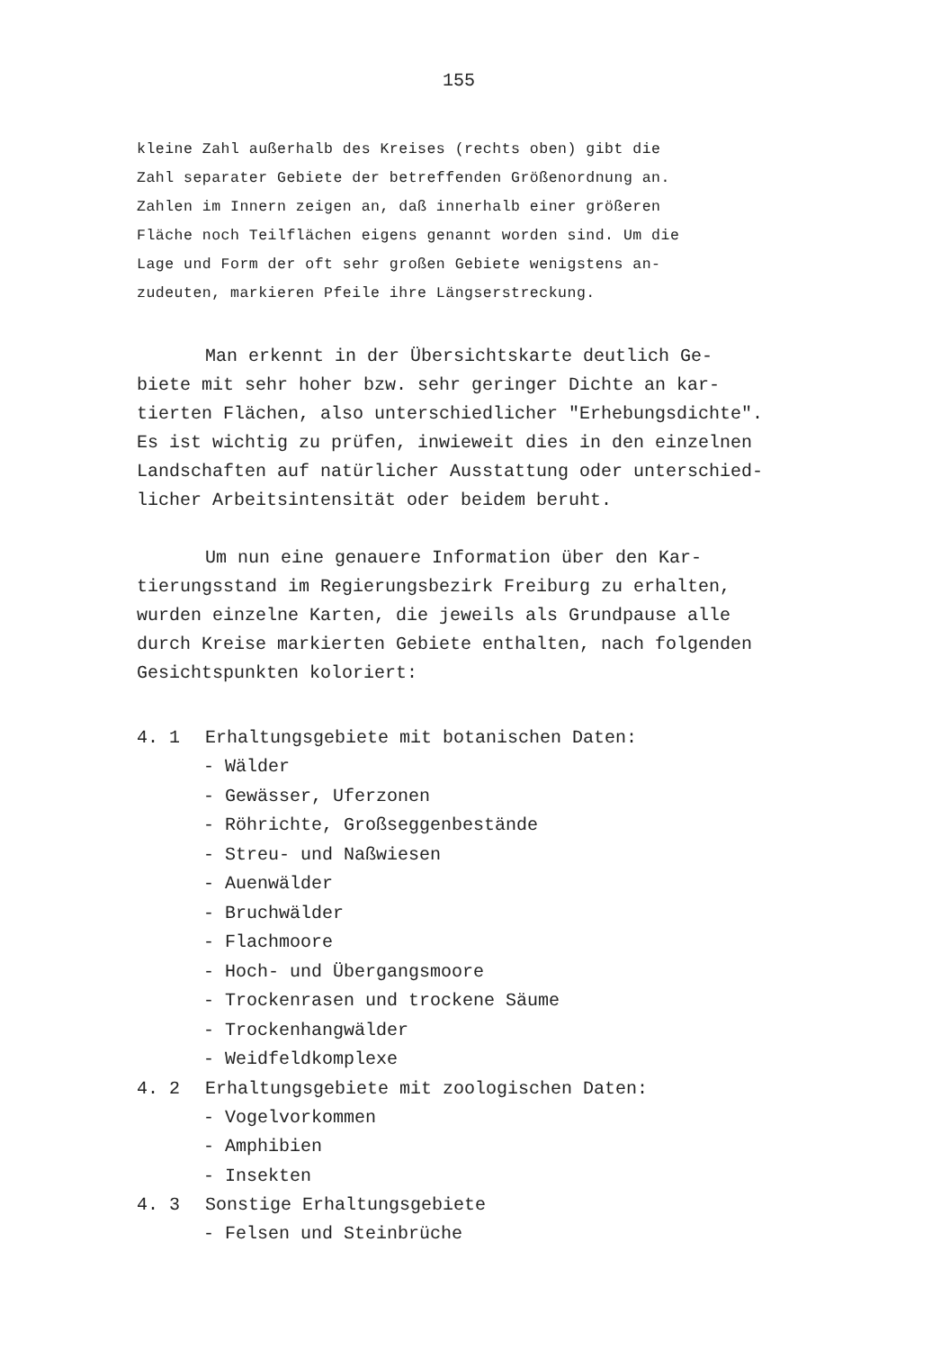155
kleine Zahl außerhalb des Kreises (rechts oben) gibt die
Zahl separater Gebiete der betreffenden Größenordnung an.
Zahlen im Innern zeigen an, daß innerhalb einer größeren
Fläche noch Teilflächen eigens genannt worden sind. Um die
Lage und Form der oft sehr großen Gebiete wenigstens an-
zudeuten, markieren Pfeile ihre Längserstreckung.
Man erkennt in der Übersichtskarte deutlich Ge-
biete mit sehr hoher bzw. sehr geringer Dichte an kar-
tierten Flächen, also unterschiedlicher "Erhebungsdichte".
Es ist wichtig zu prüfen, inwieweit dies in den einzelnen
Landschaften auf natürlicher Ausstattung oder unterschied-
licher Arbeitsintensität oder beidem beruht.
Um nun eine genauere Information über den Kar-
tierungsstand im Regierungsbezirk Freiburg zu erhalten,
wurden einzelne Karten, die jeweils als Grundpause alle
durch Kreise markierten Gebiete enthalten, nach folgenden
Gesichtspunkten koloriert:
4. 1 Erhaltungsgebiete mit botanischen Daten:
- Wälder
- Gewässer, Uferzonen
- Röhrichte, Großseggenbestände
- Streu- und Naßwiesen
- Auenwälder
- Bruchwälder
- Flachmoore
- Hoch- und Übergangsmoore
- Trockenrasen und trockene Säume
- Trockenhangwälder
- Weidfeldkomplexe
4. 2 Erhaltungsgebiete mit zoologischen Daten:
- Vogelvorkommen
- Amphibien
- Insekten
4. 3 Sonstige Erhaltungsgebiete
- Felsen und Steinbrüche